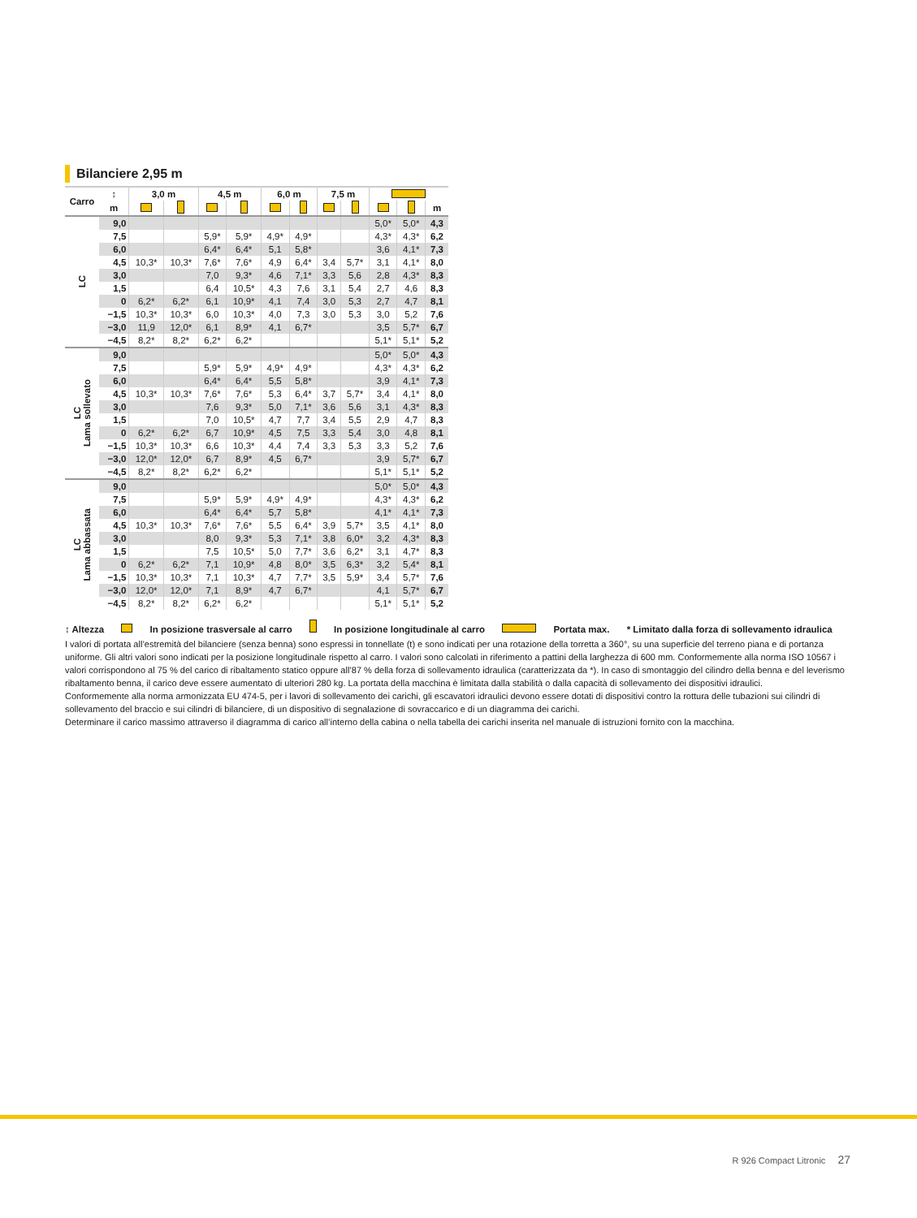Bilanciere 2,95 m
| Carro | ↕ | 3,0 m | | 4,5 m | | 6,0 m | | 7,5 m | | | | |
| --- | --- | --- | --- | --- | --- | --- | --- | --- | --- | --- | --- | --- |
| | m | | | | | | | | | | | m |
| LC | 9,0 | | | | | | | | | 5,0* | 5,0* | 4,3 |
| | 7,5 | | | 5,9* | 5,9* | 4,9* | 4,9* | | | 4,3* | 4,3* | 6,2 |
| | 6,0 | | | 6,4* | 6,4* | 5,1 | 5,8* | | | 3,6 | 4,1* | 7,3 |
| | 4,5 | 10,3* | 10,3* | 7,6* | 7,6* | 4,9 | 6,4* | 3,4 | 5,7* | 3,1 | 4,1* | 8,0 |
| | 3,0 | | | 7,0 | 9,3* | 4,6 | 7,1* | 3,3 | 5,6 | 2,8 | 4,3* | 8,3 |
| | 1,5 | | | 6,4 | 10,5* | 4,3 | 7,6 | 3,1 | 5,4 | 2,7 | 4,6 | 8,3 |
| | 0 | 6,2* | 6,2* | 6,1 | 10,9* | 4,1 | 7,4 | 3,0 | 5,3 | 2,7 | 4,7 | 8,1 |
| | −1,5 | 10,3* | 10,3* | 6,0 | 10,3* | 4,0 | 7,3 | 3,0 | 5,3 | 3,0 | 5,2 | 7,6 |
| | −3,0 | 11,9 | 12,0* | 6,1 | 8,9* | 4,1 | 6,7* | | | 3,5 | 5,7* | 6,7 |
| | −4,5 | 8,2* | 8,2* | 6,2* | 6,2* | | | | | 5,1* | 5,1* | 5,2 |
| LC Lama sollevato | 9,0 | | | | | | | | | 5,0* | 5,0* | 4,3 |
| | 7,5 | | | 5,9* | 5,9* | 4,9* | 4,9* | | | 4,3* | 4,3* | 6,2 |
| | 6,0 | | | 6,4* | 6,4* | 5,5 | 5,8* | | | 3,9 | 4,1* | 7,3 |
| | 4,5 | 10,3* | 10,3* | 7,6* | 7,6* | 5,3 | 6,4* | 3,7 | 5,7* | 3,4 | 4,1* | 8,0 |
| | 3,0 | | | 7,6 | 9,3* | 5,0 | 7,1* | 3,6 | 5,6 | 3,1 | 4,3* | 8,3 |
| | 1,5 | | | 7,0 | 10,5* | 4,7 | 7,7 | 3,4 | 5,5 | 2,9 | 4,7 | 8,3 |
| | 0 | 6,2* | 6,2* | 6,7 | 10,9* | 4,5 | 7,5 | 3,3 | 5,4 | 3,0 | 4,8 | 8,1 |
| | −1,5 | 10,3* | 10,3* | 6,6 | 10,3* | 4,4 | 7,4 | 3,3 | 5,3 | 3,3 | 5,2 | 7,6 |
| | −3,0 | 12,0* | 12,0* | 6,7 | 8,9* | 4,5 | 6,7* | | | 3,9 | 5,7* | 6,7 |
| | −4,5 | 8,2* | 8,2* | 6,2* | 6,2* | | | | | 5,1* | 5,1* | 5,2 |
| LC Lama abbassata | 9,0 | | | | | | | | | 5,0* | 5,0* | 4,3 |
| | 7,5 | | | 5,9* | 5,9* | 4,9* | 4,9* | | | 4,3* | 4,3* | 6,2 |
| | 6,0 | | | 6,4* | 6,4* | 5,7 | 5,8* | | | 4,1* | 4,1* | 7,3 |
| | 4,5 | 10,3* | 10,3* | 7,6* | 7,6* | 5,5 | 6,4* | 3,9 | 5,7* | 3,5 | 4,1* | 8,0 |
| | 3,0 | | | 8,0 | 9,3* | 5,3 | 7,1* | 3,8 | 6,0* | 3,2 | 4,3* | 8,3 |
| | 1,5 | | | 7,5 | 10,5* | 5,0 | 7,7* | 3,6 | 6,2* | 3,1 | 4,7* | 8,3 |
| | 0 | 6,2* | 6,2* | 7,1 | 10,9* | 4,8 | 8,0* | 3,5 | 6,3* | 3,2 | 5,4* | 8,1 |
| | −1,5 | 10,3* | 10,3* | 7,1 | 10,3* | 4,7 | 7,7* | 3,5 | 5,9* | 3,4 | 5,7* | 7,6 |
| | −3,0 | 12,0* | 12,0* | 7,1 | 8,9* | 4,7 | 6,7* | | | 4,1 | 5,7* | 6,7 |
| | −4,5 | 8,2* | 8,2* | 6,2* | 6,2* | | | | | 5,1* | 5,1* | 5,2 |
↕ Altezza In posizione trasversale al carro In posizione longitudinale al carro Portata max. * Limitato dalla forza di sollevamento idraulica
I valori di portata all’estremità del bilanciere (senza benna) sono espressi in tonnellate (t) e sono indicati per una rotazione della torretta a 360°, su una superficie del terreno piana e di portanza uniforme. Gli altri valori sono indicati per la posizione longitudinale rispetto al carro. I valori sono calcolati in riferimento a pattini della larghezza di 600 mm. Conformemente alla norma ISO 10567 i valori corrispondono al 75 % del carico di ribaltamento statico oppure all’87 % della forza di sollevamento idraulica (caratterizzata da *). In caso di smontaggio del cilindro della benna e del leverismo ribaltamento benna, il carico deve essere aumentato di ulteriori 280 kg. La portata della macchina è limitata dalla stabilità o dalla capacità di sollevamento dei dispositivi idraulici.
Conformemente alla norma armonizzata EU 474-5, per i lavori di sollevamento dei carichi, gli escavatori idraulici devono essere dotati di dispositivi contro la rottura delle tubazioni sui cilindri di sollevamento del braccio e sui cilindri di bilanciere, di un dispositivo di segnalazione di sovraccarico e di un diagramma dei carichi.
Determinare il carico massimo attraverso il diagramma di carico all’interno della cabina o nella tabella dei carichi inserita nel manuale di istruzioni fornito con la macchina.
R 926 Compact Litronic 27